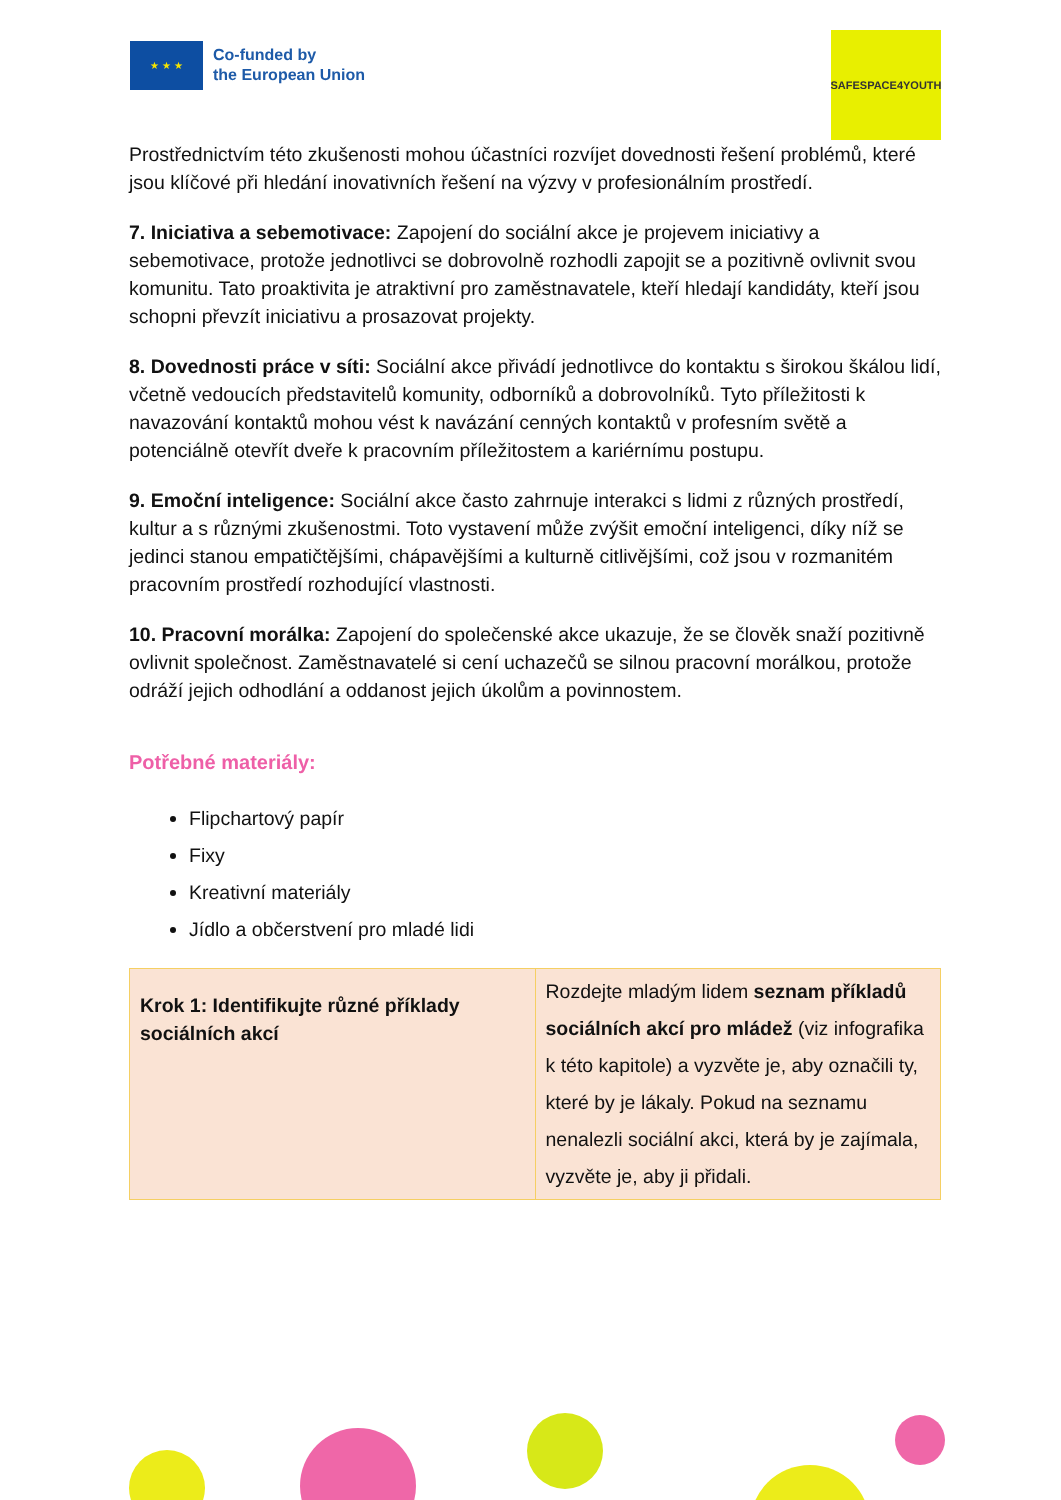★ ★ ★
Co-funded by
the European Union
SAFESPACE4YOUTH
Prostřednictvím této zkušenosti mohou účastníci rozvíjet dovednosti řešení problémů, které jsou klíčové při hledání inovativních řešení na výzvy v profesionálním prostředí.
7. Iniciativa a sebemotivace: Zapojení do sociální akce je projevem iniciativy a sebemotivace, protože jednotlivci se dobrovolně rozhodli zapojit se a pozitivně ovlivnit svou komunitu. Tato proaktivita je atraktivní pro zaměstnavatele, kteří hledají kandidáty, kteří jsou schopni převzít iniciativu a prosazovat projekty.
8. Dovednosti práce v síti: Sociální akce přivádí jednotlivce do kontaktu s širokou škálou lidí, včetně vedoucích představitelů komunity, odborníků a dobrovolníků. Tyto příležitosti k navazování kontaktů mohou vést k navázání cenných kontaktů v profesním světě a potenciálně otevřít dveře k pracovním příležitostem a kariérnímu postupu.
9. Emoční inteligence: Sociální akce často zahrnuje interakci s lidmi z různých prostředí, kultur a s různými zkušenostmi. Toto vystavení může zvýšit emoční inteligenci, díky níž se jedinci stanou empatičtějšími, chápavějšími a kulturně citlivějšími, což jsou v rozmanitém pracovním prostředí rozhodující vlastnosti.
10. Pracovní morálka: Zapojení do společenské akce ukazuje, že se člověk snaží pozitivně ovlivnit společnost. Zaměstnavatelé si cení uchazečů se silnou pracovní morálkou, protože odráží jejich odhodlání a oddanost jejich úkolům a povinnostem.
Potřebné materiály:
Flipchartový papír
Fixy
Kreativní materiály
Jídlo a občerstvení pro mladé lidi
| Krok 1: Identifikujte různé příklady sociálních akcí | Rozdejte mladým lidem seznam příkladů sociálních akcí pro mládež (viz infografika k této kapitole) a vyzvěte je, aby označili ty, které by je lákaly. Pokud na seznamu nenalezli sociální akci, která by je zajímala, vyzvěte je, aby ji přidali. |